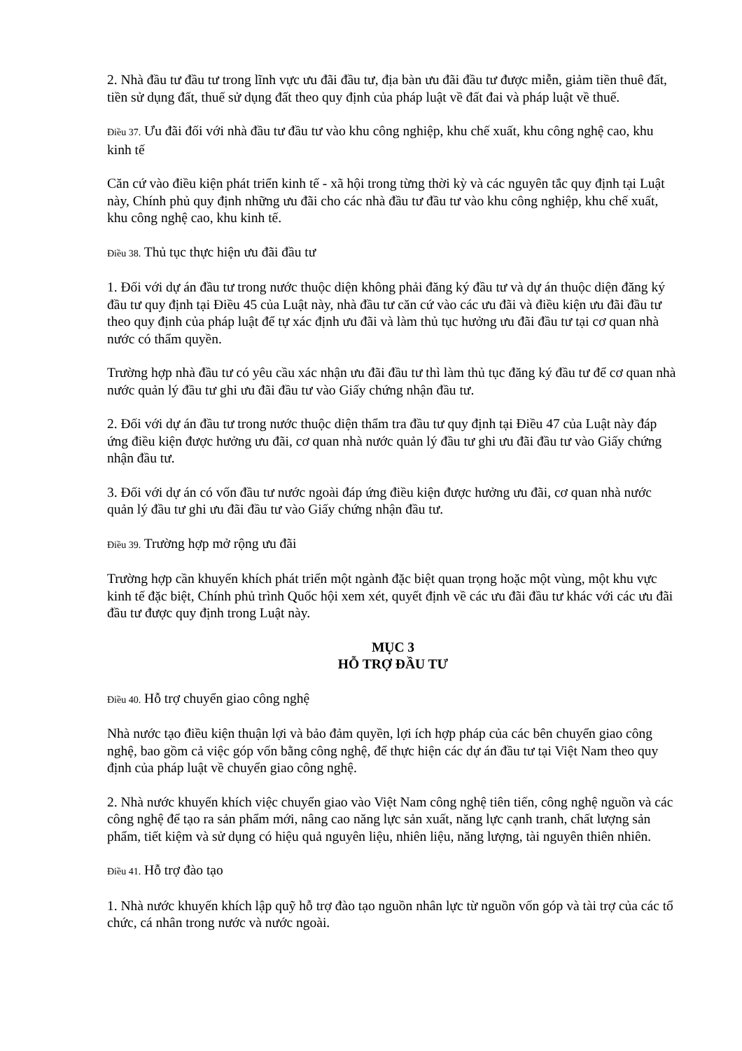2. Nhà đầu tư đầu tư trong lĩnh vực ưu đãi đầu tư, địa bàn ưu đãi đầu tư được miễn, giảm tiền thuê đất, tiền sử dụng đất, thuế sử dụng đất theo quy định của pháp luật về đất đai và pháp luật về thuế.
Điều 37. Ưu đãi đối với nhà đầu tư đầu tư vào khu công nghiệp, khu chế xuất, khu công nghệ cao, khu kinh tế
Căn cứ vào điều kiện phát triển kinh tế - xã hội trong từng thời kỳ và các nguyên tắc quy định tại Luật này, Chính phủ quy định những ưu đãi cho các nhà đầu tư đầu tư vào khu công nghiệp, khu chế xuất, khu công nghệ cao, khu kinh tế.
Điều 38. Thủ tục thực hiện ưu đãi đầu tư
1. Đối với dự án đầu tư trong nước thuộc diện không phải đăng ký đầu tư và dự án thuộc diện đăng ký đầu tư quy định tại Điều 45 của Luật này, nhà đầu tư căn cứ vào các ưu đãi và điều kiện ưu đãi đầu tư theo quy định của pháp luật để tự xác định ưu đãi và làm thủ tục hưởng ưu đãi đầu tư tại cơ quan nhà nước có thẩm quyền.
Trường hợp nhà đầu tư có yêu cầu xác nhận ưu đãi đầu tư thì làm thủ tục đăng ký đầu tư để cơ quan nhà nước quản lý đầu tư ghi ưu đãi đầu tư vào Giấy chứng nhận đầu tư.
2. Đối với dự án đầu tư trong nước thuộc diện thẩm tra đầu tư quy định tại Điều 47 của Luật này đáp ứng điều kiện được hưởng ưu đãi, cơ quan nhà nước quản lý đầu tư ghi ưu đãi đầu tư vào Giấy chứng nhận đầu tư.
3. Đối với dự án có vốn đầu tư nước ngoài đáp ứng điều kiện được hưởng ưu đãi, cơ quan nhà nước quản lý đầu tư ghi ưu đãi đầu tư vào Giấy chứng nhận đầu tư.
Điều 39. Trường hợp mở rộng ưu đãi
Trường hợp cần khuyến khích phát triển một ngành đặc biệt quan trọng hoặc một vùng, một khu vực kinh tế đặc biệt, Chính phủ trình Quốc hội xem xét, quyết định về các ưu đãi đầu tư khác với các ưu đãi đầu tư được quy định trong Luật này.
MỤC 3
HỖ TRỢ ĐẦU TƯ
Điều 40. Hỗ trợ chuyển giao công nghệ
Nhà nước tạo điều kiện thuận lợi và bảo đảm quyền, lợi ích hợp pháp của các bên chuyển giao công nghệ, bao gồm cả việc góp vốn bằng công nghệ, để thực hiện các dự án đầu tư tại Việt Nam theo quy định của pháp luật về chuyển giao công nghệ.
2. Nhà nước khuyến khích việc chuyển giao vào Việt Nam công nghệ tiên tiến, công nghệ nguồn và các công nghệ để tạo ra sản phẩm mới, nâng cao năng lực sản xuất, năng lực cạnh tranh, chất lượng sản phẩm, tiết kiệm và sử dụng có hiệu quả nguyên liệu, nhiên liệu, năng lượng, tài nguyên thiên nhiên.
Điều 41. Hỗ trợ đào tạo
1. Nhà nước khuyến khích lập quỹ hỗ trợ đào tạo nguồn nhân lực từ nguồn vốn góp và tài trợ của các tổ chức, cá nhân trong nước và nước ngoài.